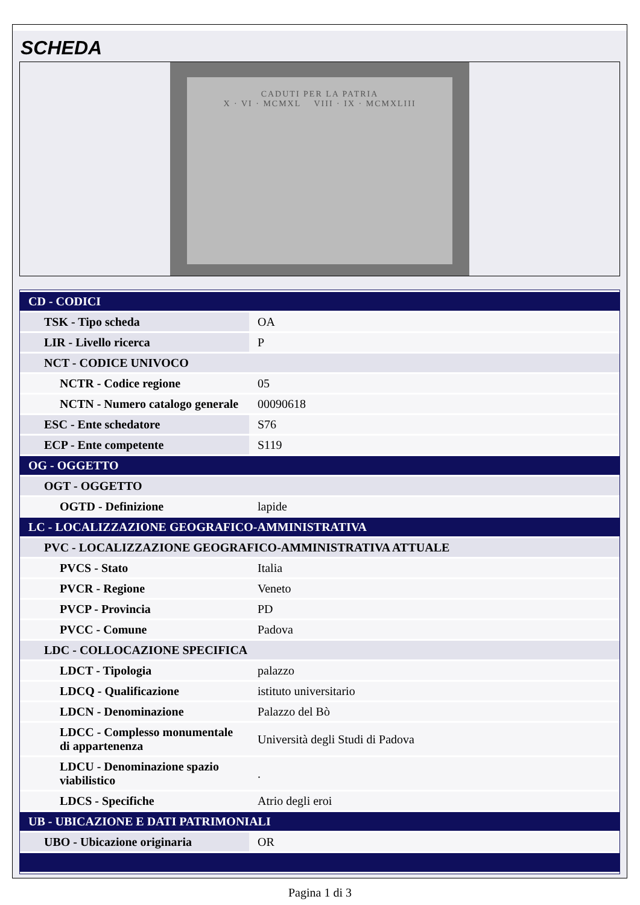SCHEDA
CADUTI PER LA PATRIA
X · VI · MCMXL VIII · IX · MCMXLIII
| CD - CODICI | |
| TSK - Tipo scheda | OA |
| LIR - Livello ricerca | P |
| NCT - CODICE UNIVOCO | |
| NCTR - Codice regione | 05 |
| NCTN - Numero catalogo generale | 00090618 |
| ESC - Ente schedatore | S76 |
| ECP - Ente competente | S119 |
| OG - OGGETTO | |
| OGT - OGGETTO | |
| OGTD - Definizione | lapide |
| LC - LOCALIZZAZIONE GEOGRAFICO-AMMINISTRATIVA | |
| PVC - LOCALIZZAZIONE GEOGRAFICO-AMMINISTRATIVA ATTUALE | |
| PVCS - Stato | Italia |
| PVCR - Regione | Veneto |
| PVCP - Provincia | PD |
| PVCC - Comune | Padova |
| LDC - COLLOCAZIONE SPECIFICA | |
| LDCT - Tipologia | palazzo |
| LDCQ - Qualificazione | istituto universitario |
| LDCN - Denominazione | Palazzo del Bò |
| LDCC - Complesso monumentale di appartenenza | Università degli Studi di Padova |
| LDCU - Denominazione spazio viabilistico | . |
| LDCS - Specifiche | Atrio degli eroi |
| UB - UBICAZIONE E DATI PATRIMONIALI | |
| UBO - Ubicazione originaria | OR |
Pagina 1 di 3